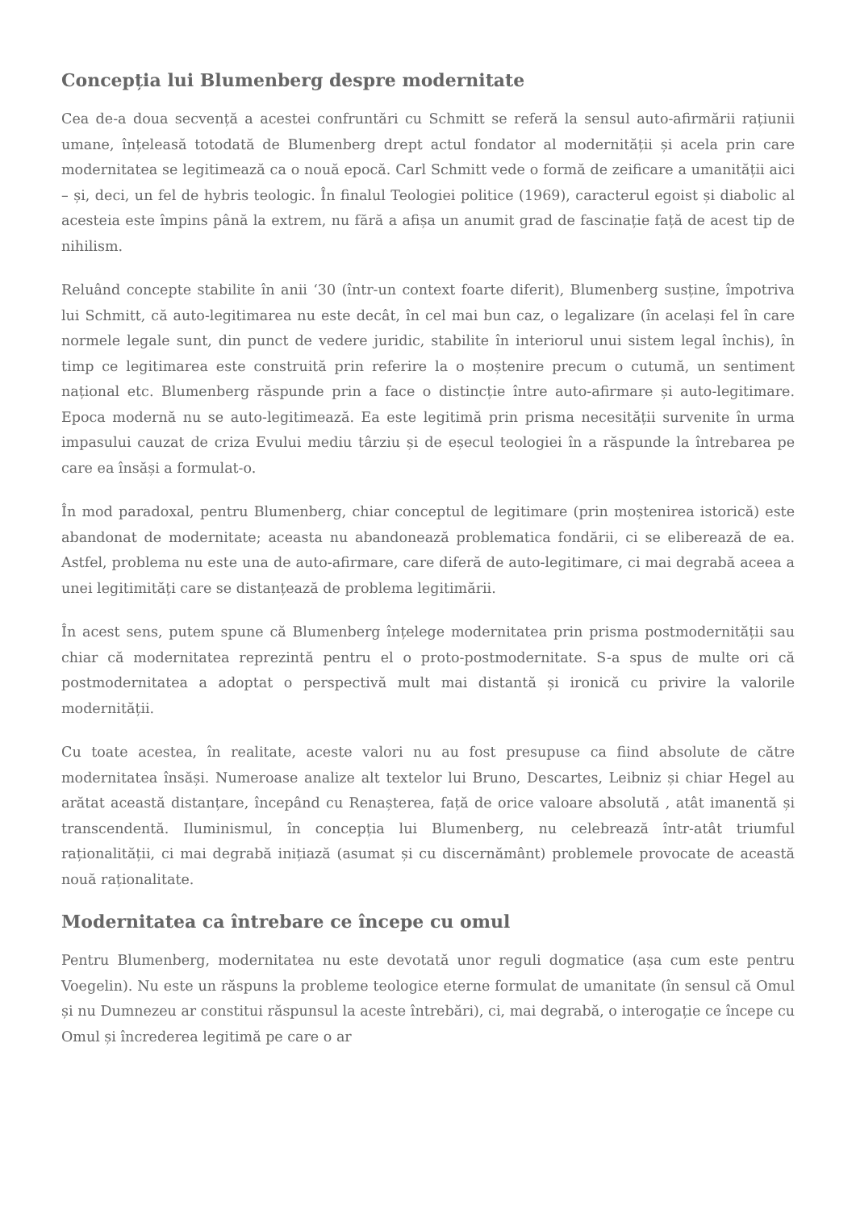Concepția lui Blumenberg despre modernitate
Cea de-a doua secvență a acestei confruntări cu Schmitt se referă la sensul auto-afirmării rațiunii umane, înțeleasă totodată de Blumenberg drept actul fondator al modernității și acela prin care modernitatea se legitimează ca o nouă epocă. Carl Schmitt vede o formă de zeificare a umanității aici – și, deci, un fel de hybris teologic. În finalul Teologiei politice (1969), caracterul egoist și diabolic al acesteia este împins până la extrem, nu fără a afișa un anumit grad de fascinație față de acest tip de nihilism.
Reluând concepte stabilite în anii ‘30 (într-un context foarte diferit), Blumenberg susține, împotriva lui Schmitt, că auto-legitimarea nu este decât, în cel mai bun caz, o legalizare (în același fel în care normele legale sunt, din punct de vedere juridic, stabilite în interiorul unui sistem legal închis), în timp ce legitimarea este construită prin referire la o moștenire precum o cutumă, un sentiment național etc. Blumenberg răspunde prin a face o distincție între auto-afirmare și auto-legitimare. Epoca modernă nu se auto-legitimează. Ea este legitimă prin prisma necesității survenite în urma impasului cauzat de criza Evului mediu târziu și de eșecul teologiei în a răspunde la întrebarea pe care ea însăși a formulat-o.
În mod paradoxal, pentru Blumenberg, chiar conceptul de legitimare (prin moștenirea istorică) este abandonat de modernitate; aceasta nu abandonează problematica fondării, ci se eliberează de ea. Astfel, problema nu este una de auto-afirmare, care diferă de auto-legitimare, ci mai degrabă aceea a unei legitimități care se distanțează de problema legitimării.
În acest sens, putem spune că Blumenberg înțelege modernitatea prin prisma postmodernității sau chiar că modernitatea reprezintă pentru el o proto-postmodernitate. S-a spus de multe ori că postmodernitatea a adoptat o perspectivă mult mai distantă și ironică cu privire la valorile modernității.
Cu toate acestea, în realitate, aceste valori nu au fost presupuse ca fiind absolute de către modernitatea însăși. Numeroase analize alt textelor lui Bruno, Descartes, Leibniz și chiar Hegel au arătat această distanțare, începând cu Renașterea, față de orice valoare absolută , atât imanentă și transcendentă. Iluminismul, în concepția lui Blumenberg, nu celebrează într-atât triumful raționalității, ci mai degrabă inițiază (asumat și cu discernământ) problemele provocate de această nouă raționalitate.
Modernitatea ca întrebare ce începe cu omul
Pentru Blumenberg, modernitatea nu este devotată unor reguli dogmatice (așa cum este pentru Voegelin). Nu este un răspuns la probleme teologice eterne formulat de umanitate (în sensul că Omul și nu Dumnezeu ar constitui răspunsul la aceste întrebări), ci, mai degrabă, o interogație ce începe cu Omul și încrederea legitimă pe care o ar